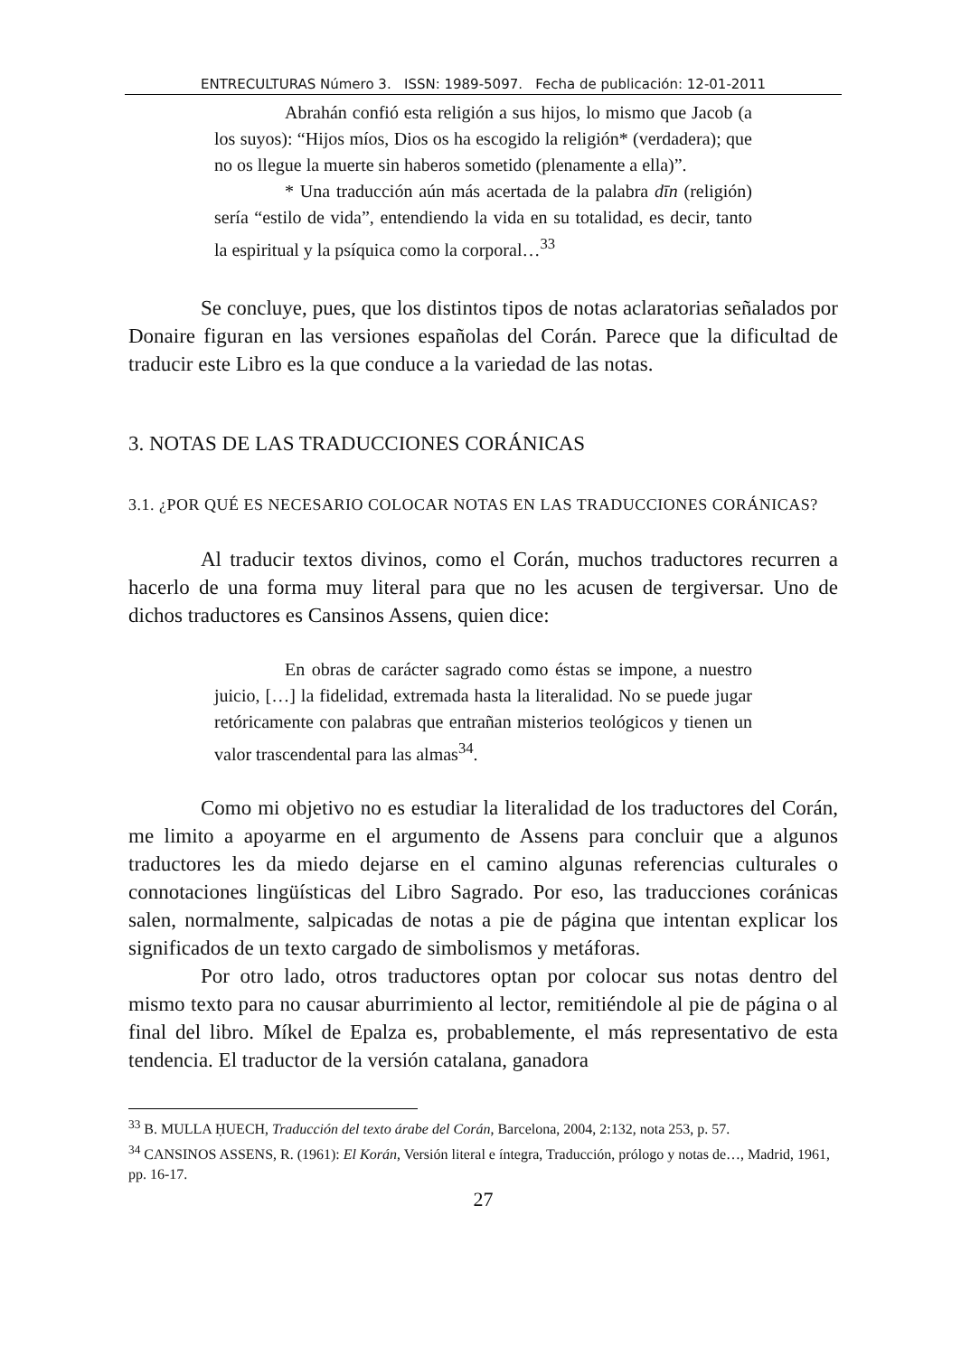ENTRECULTURAS Número 3. ISSN: 1989-5097. Fecha de publicación: 12-01-2011
Abrahán confió esta religión a sus hijos, lo mismo que Jacob (a los suyos): “Hijos míos, Dios os ha escogido la religión* (verdadera); que no os llegue la muerte sin haberos sometido (plenamente a ella)”.
* Una traducción aún más acertada de la palabra dīn (religión) sería “estilo de vida”, entendiendo la vida en su totalidad, es decir, tanto la espiritual y la psíquica como la corporal…<sup>33</sup>
Se concluye, pues, que los distintos tipos de notas aclaratorias señalados por Donaire figuran en las versiones españolas del Corán. Parece que la dificultad de traducir este Libro es la que conduce a la variedad de las notas.
3. NOTAS DE LAS TRADUCCIONES CORÁNICAS
3.1. ¿POR QUÉ ES NECESARIO COLOCAR NOTAS EN LAS TRADUCCIONES CORÁNICAS?
Al traducir textos divinos, como el Corán, muchos traductores recurren a hacerlo de una forma muy literal para que no les acusen de tergiversar. Uno de dichos traductores es Cansinos Assens, quien dice:
En obras de carácter sagrado como éstas se impone, a nuestro juicio, […] la fidelidad, extremada hasta la literalidad. No se puede jugar retóricamente con palabras que entrañan misterios teológicos y tienen un valor trascendental para las almas<sup>34</sup>.
Como mi objetivo no es estudiar la literalidad de los traductores del Corán, me limito a apoyarme en el argumento de Assens para concluir que a algunos traductores les da miedo dejarse en el camino algunas referencias culturales o connotaciones lingüísticas del Libro Sagrado. Por eso, las traducciones coránicas salen, normalmente, salpicadas de notas a pie de página que intentan explicar los significados de un texto cargado de simbolismos y metáforas.
Por otro lado, otros traductores optan por colocar sus notas dentro del mismo texto para no causar aburrimiento al lector, remitiéndole al pie de página o al final del libro. Míkel de Epalza es, probablemente, el más representativo de esta tendencia. El traductor de la versión catalana, ganadora
<sup>33</sup> B. MULLA ḤUECH, Traducción del texto árabe del Corán, Barcelona, 2004, 2:132, nota 253, p. 57.
<sup>34</sup> CANSINOS ASSENS, R. (1961): El Korán, Versión literal e íntegra, Traducción, prólogo y notas de…, Madrid, 1961, pp. 16-17.
27